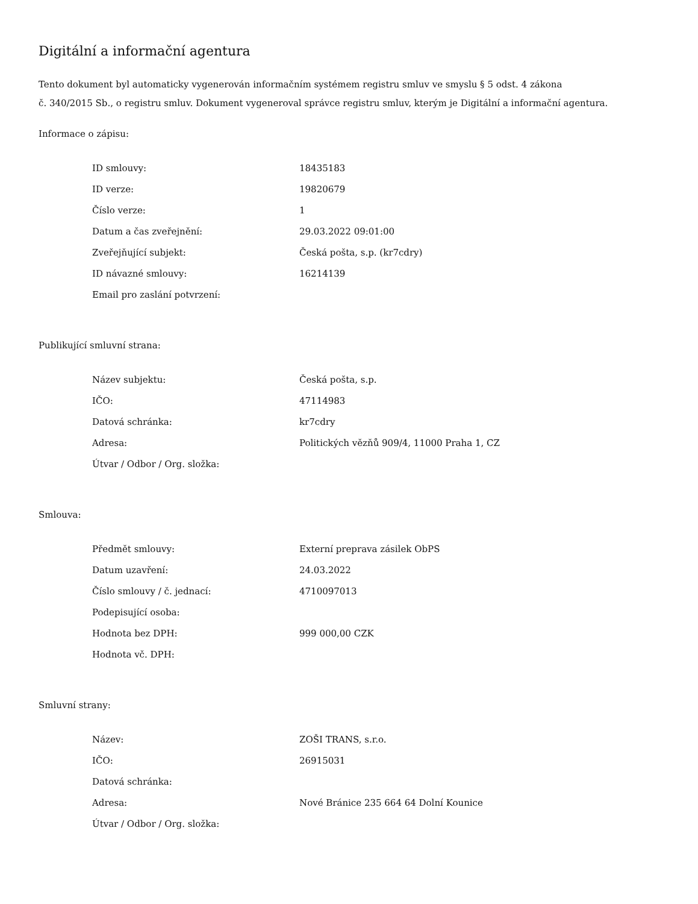Digitální a informační agentura
Tento dokument byl automaticky vygenerován informačním systémem registru smluv ve smyslu § 5 odst. 4 zákona
č. 340/2015 Sb., o registru smluv. Dokument vygeneroval správce registru smluv, kterým je Digitální a informační agentura.
Informace o zápisu:
| ID smlouvy: | 18435183 |
| ID verze: | 19820679 |
| Číslo verze: | 1 |
| Datum a čas zveřejnění: | 29.03.2022 09:01:00 |
| Zveřejňující subjekt: | Česká pošta, s.p. (kr7cdry) |
| ID návazné smlouvy: | 16214139 |
| Email pro zaslání potvrzení: | |
Publikující smluvní strana:
| Název subjektu: | Česká pošta, s.p. |
| IČO: | 47114983 |
| Datová schránka: | kr7cdry |
| Adresa: | Politických vězňů 909/4, 11000 Praha 1, CZ |
| Útvar / Odbor / Org. složka: | |
Smlouva:
| Předmět smlouvy: | Externí preprava zásilek ObPS |
| Datum uzavření: | 24.03.2022 |
| Číslo smlouvy / č. jednací: | 4710097013 |
| Podepisující osoba: | |
| Hodnota bez DPH: | 999 000,00 CZK |
| Hodnota vč. DPH: | |
Smluvní strany:
| Název: | ZOŠI TRANS, s.r.o. |
| IČO: | 26915031 |
| Datová schránka: | |
| Adresa: | Nové Bránice 235 664 64 Dolní Kounice |
| Útvar / Odbor / Org. složka: | |